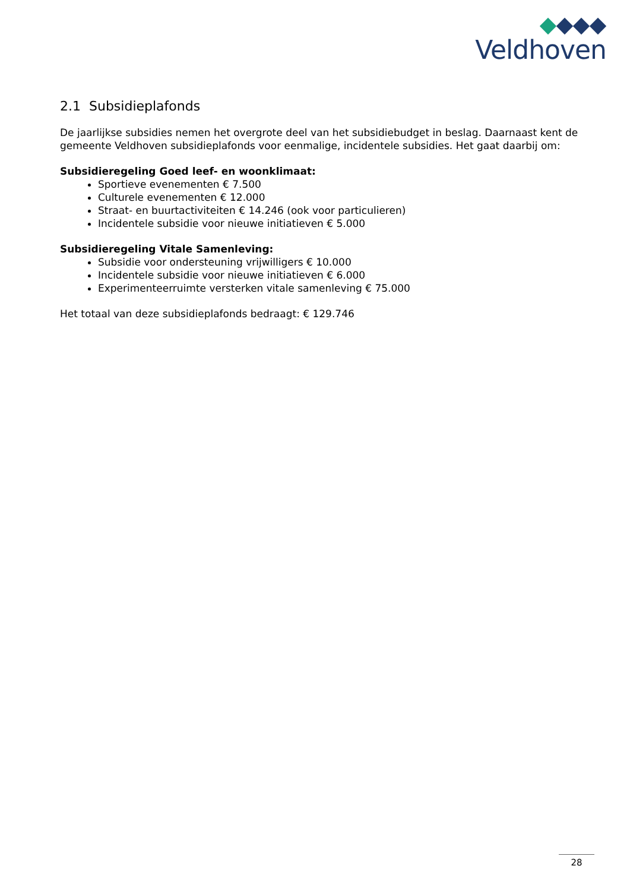Veldhoven
2.1 Subsidieplafonds
De jaarlijkse subsidies nemen het overgrote deel van het subsidiebudget in beslag. Daarnaast kent de gemeente Veldhoven subsidieplafonds voor eenmalige, incidentele subsidies. Het gaat daarbij om:
Subsidieregeling Goed leef- en woonklimaat:
Sportieve evenementen € 7.500
Culturele evenementen € 12.000
Straat- en buurtactiviteiten € 14.246 (ook voor particulieren)
Incidentele subsidie voor nieuwe initiatieven € 5.000
Subsidieregeling Vitale Samenleving:
Subsidie voor ondersteuning vrijwilligers € 10.000
Incidentele subsidie voor nieuwe initiatieven € 6.000
Experimenteerruimte versterken vitale samenleving € 75.000
Het totaal van deze subsidieplafonds bedraagt: € 129.746
28